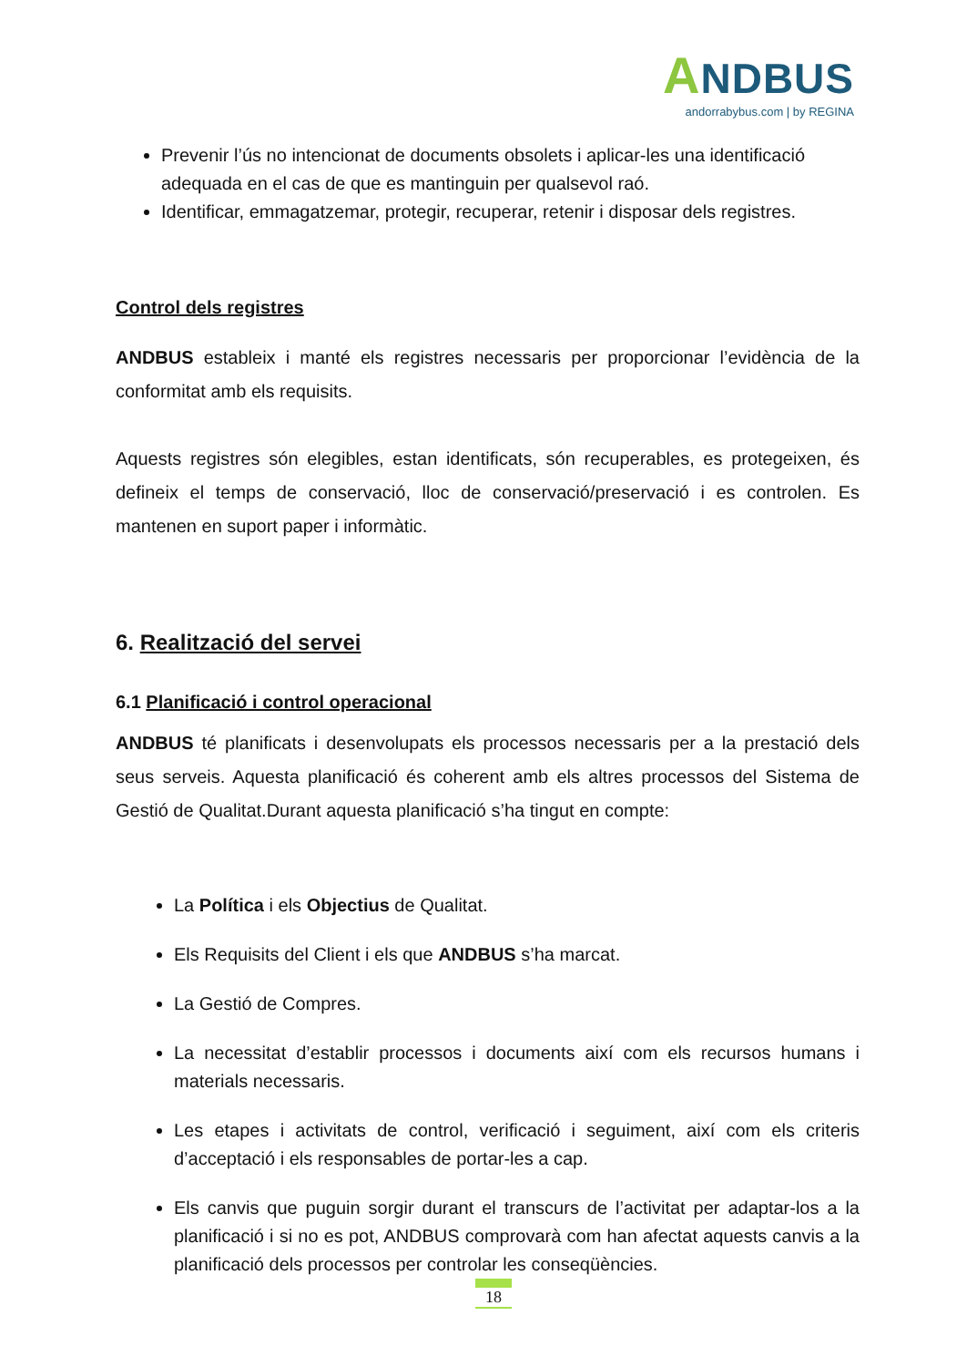ANDBUS
andorrabybus.com | by REGINA
Prevenir l’ús no intencionat de documents obsolets i aplicar-les una identificació adequada en el cas de que es mantinguin per qualsevol raó.
Identificar, emmagatzemar, protegir, recuperar, retenir i disposar dels registres.
Control dels registres
ANDBUS estableix i manté els registres necessaris per proporcionar l’evidència de la conformitat amb els requisits.
Aquests registres són elegibles, estan identificats, són recuperables, es protegeixen, és defineix el temps de conservació, lloc de conservació/preservació i es controlen. Es mantenen en suport paper i informàtic.
6. Realització del servei
6.1 Planificació i control operacional
ANDBUS té planificats i desenvolupats els processos necessaris per a la prestació dels seus serveis. Aquesta planificació és coherent amb els altres processos del Sistema de Gestió de Qualitat.Durant aquesta planificació s’ha tingut en compte:
La Política i els Objectius de Qualitat.
Els Requisits del Client i els que ANDBUS s’ha marcat.
La Gestió de Compres.
La necessitat d’establir processos i documents així com els recursos humans i materials necessaris.
Les etapes i activitats de control, verificació i seguiment, així com els criteris d’acceptació i els responsables de portar-les a cap.
Els canvis que puguin sorgir durant el transcurs de l’activitat per adaptar-los a la planificació i si no es pot, ANDBUS comprovarà com han afectat aquests canvis a la planificació dels processos per controlar les conseqüències.
18